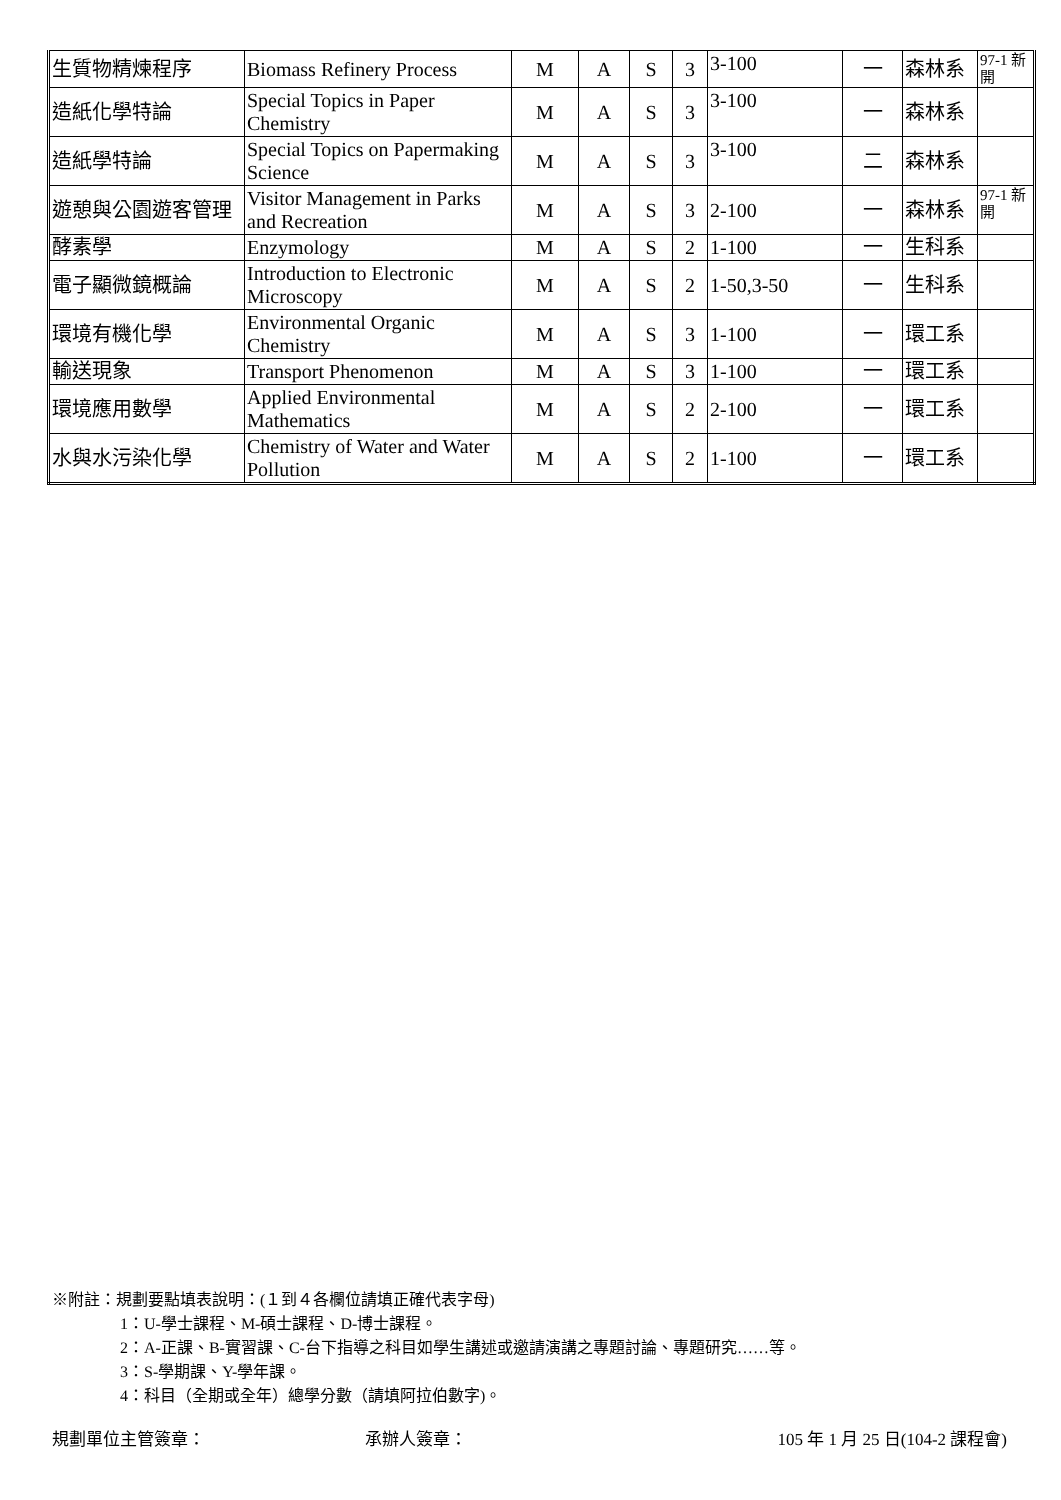| 生質物精煉程序 | Biomass Refinery Process | M | A | S | 3 | 3-100 | 一 | 森林系 | 97-1 新開 |
| 造紙化學特論 | Special Topics in Paper Chemistry | M | A | S | 3 | 3-100 | 一 | 森林系 | |
| 造紙學特論 | Special Topics on Papermaking Science | M | A | S | 3 | 3-100 | 二 | 森林系 | |
| 遊憩與公園遊客管理 | Visitor Management in Parks and Recreation | M | A | S | 3 | 2-100 | 一 | 森林系 | 97-1 新開 |
| 酵素學 | Enzymology | M | A | S | 2 | 1-100 | 一 | 生科系 | |
| 電子顯微鏡概論 | Introduction to Electronic Microscopy | M | A | S | 2 | 1-50,3-50 | 一 | 生科系 | |
| 環境有機化學 | Environmental Organic Chemistry | M | A | S | 3 | 1-100 | 一 | 環工系 | |
| 輸送現象 | Transport Phenomenon | M | A | S | 3 | 1-100 | 一 | 環工系 | |
| 環境應用數學 | Applied Environmental Mathematics | M | A | S | 2 | 2-100 | 一 | 環工系 | |
| 水與水污染化學 | Chemistry of Water and Water Pollution | M | A | S | 2 | 1-100 | 一 | 環工系 | |
※附註：規劃要點填表說明：(１到４各欄位請填正確代表字母)
1：U-學士課程、M-碩士課程、D-博士課程。
2：A-正課、B-實習課、C-台下指導之科目如學生講述或邀請演講之專題討論、專題研究……等。
3：S-學期課、Y-學年課。
4：科目（全期或全年）總學分數（請填阿拉伯數字)。
規劃單位主管簽章： 承辦人簽章： 105 年 1 月 25 日(104-2 課程會)